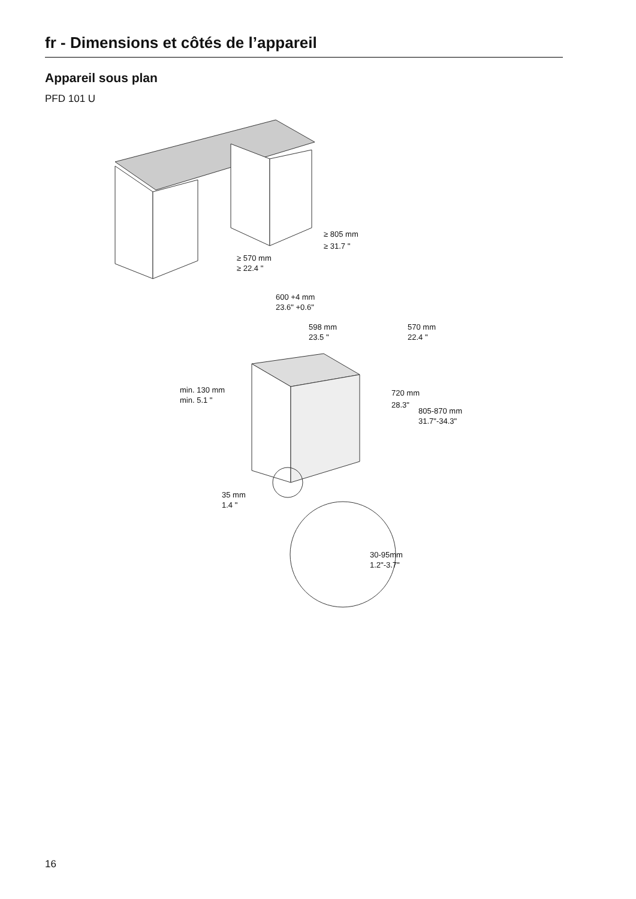fr - Dimensions et côtés de l’appareil
Appareil sous plan
PFD 101 U
≥ 805 mm
≥ 31.7 "
≥ 570 mm
≥ 22.4 "
600 +4 mm
23.6" +0.6"
598 mm
23.5 "
570 mm
22.4 "
720 mm
28.3"
805-870 mm
31.7"-34.3"
min. 130 mm
min. 5.1 "
35 mm
1.4 "
30-95mm
1.2"-3.7"
16